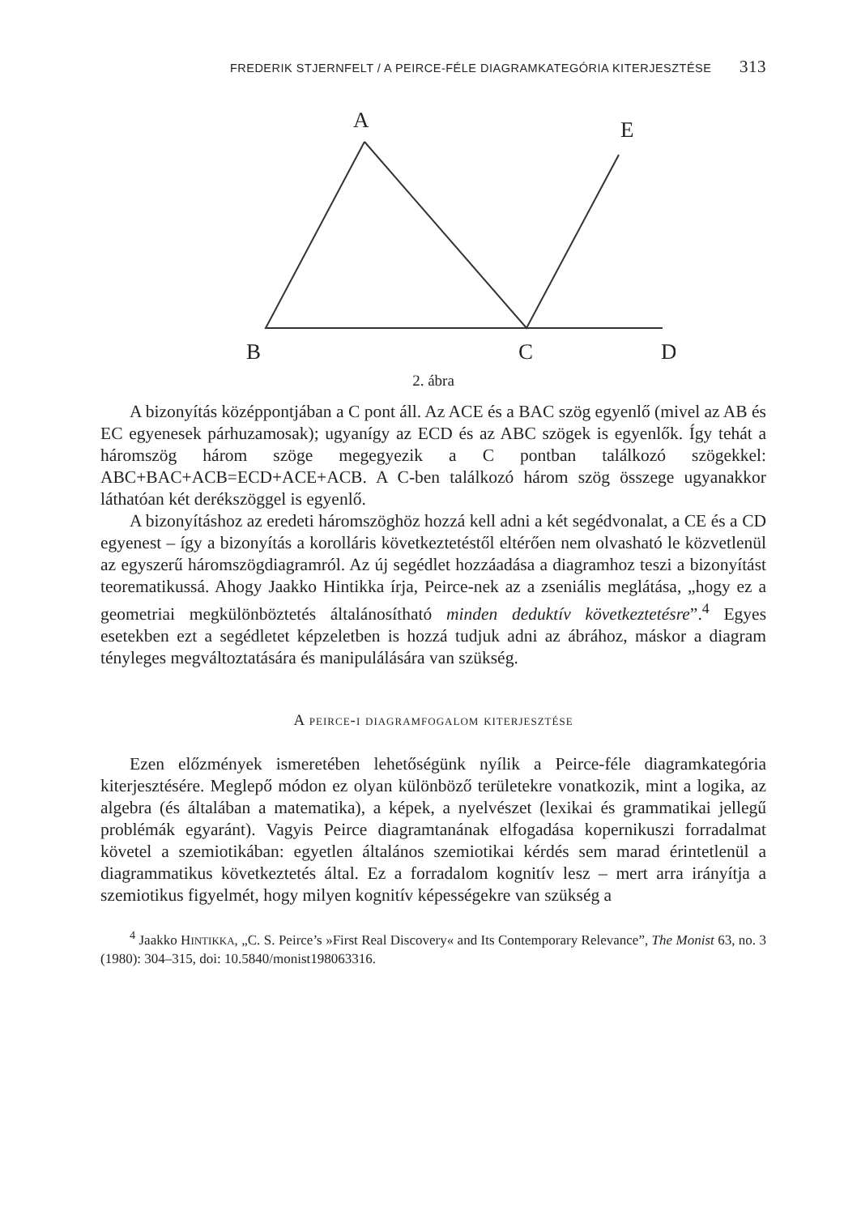FREDERIK STJERNFELT / A PEIRCE-FÉLE DIAGRAMKATEGÓRIA KITERJESZTÉSE 313
A
E
B
C
D
2. ábra
A bizonyítás középpontjában a C pont áll. Az ACE és a BAC szög egyenlő (mivel az AB és EC egyenesek párhuzamosak); ugyanígy az ECD és az ABC szögek is egyenlők. Így tehát a háromszög három szöge megegyezik a C pontban találkozó szögekkel: ABC+BAC+ACB=ECD+ACE+ACB. A C-ben találkozó három szög összege ugyanakkor láthatóan két derékszöggel is egyenlő.
A bizonyításhoz az eredeti háromszöghöz hozzá kell adni a két segédvonalat, a CE és a CD egyenest – így a bizonyítás a korolláris következtetéstől eltérően nem olvasható le közvetlenül az egyszerű háromszögdiagramról. Az új segédlet hozzáadása a diagramhoz teszi a bizonyítást teorematikussá. Ahogy Jaakko Hintikka írja, Peirce-nek az a zseniális meglátása, „hogy ez a geometriai megkülönböztetés általánosítható minden deduktív következtetésre”.<sup>4</sup> Egyes esetekben ezt a segédletet képzeletben is hozzá tudjuk adni az ábrához, máskor a diagram tényleges megváltoztatására és manipulálására van szükség.
A peirce-i diagramfogalom kiterjesztése
Ezen előzmények ismeretében lehetőségünk nyílik a Peirce-féle diagramkategória kiterjesztésére. Meglepő módon ez olyan különböző területekre vonatkozik, mint a logika, az algebra (és általában a matematika), a képek, a nyelvészet (lexikai és grammatikai jellegű problémák egyaránt). Vagyis Peirce diagramtanának elfogadása kopernikuszi forradalmat követel a szemiotikában: egyetlen általános szemiotikai kérdés sem marad érintetlenül a diagrammatikus következtetés által. Ez a forradalom kognitív lesz – mert arra irányítja a szemiotikus figyelmét, hogy milyen kognitív képességekre van szükség a
<sup>4</sup> Jaakko HINTIKKA, „C. S. Peirce’s »First Real Discovery« and Its Contemporary Relevance”, The Monist 63, no. 3 (1980): 304–315, doi: 10.5840/monist198063316.